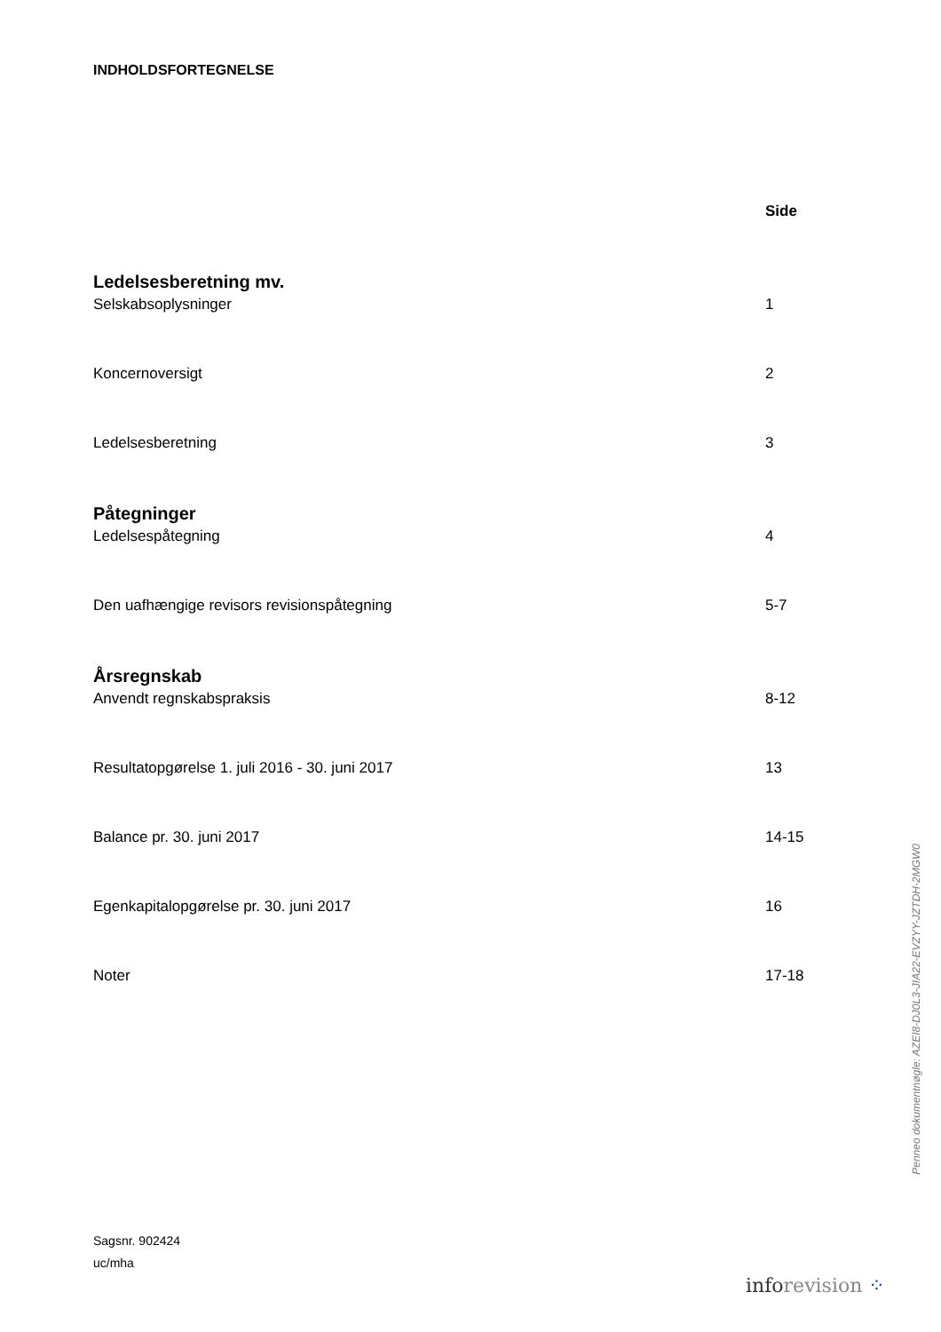INDHOLDSFORTEGNELSE
Side
Ledelsesberetning mv.
Selskabsoplysninger 1
Koncernoversigt 2
Ledelsesberetning 3
Påtegninger
Ledelsespåtegning 4
Den uafhængige revisors revisionspåtegning 5-7
Årsregnskab
Anvendt regnskabspraksis 8-12
Resultatopgørelse 1. juli 2016 - 30. juni 2017 13
Balance pr. 30. juni 2017 14-15
Egenkapitalopgørelse pr. 30. juni 2017 16
Noter 17-18
Penneo dokumentnøgle: AZEI8-DJ0L3-JIA22-EVZYY-JZTDH-2MGW0
Sagsnr. 902424
uc/mha
info revision ⁘